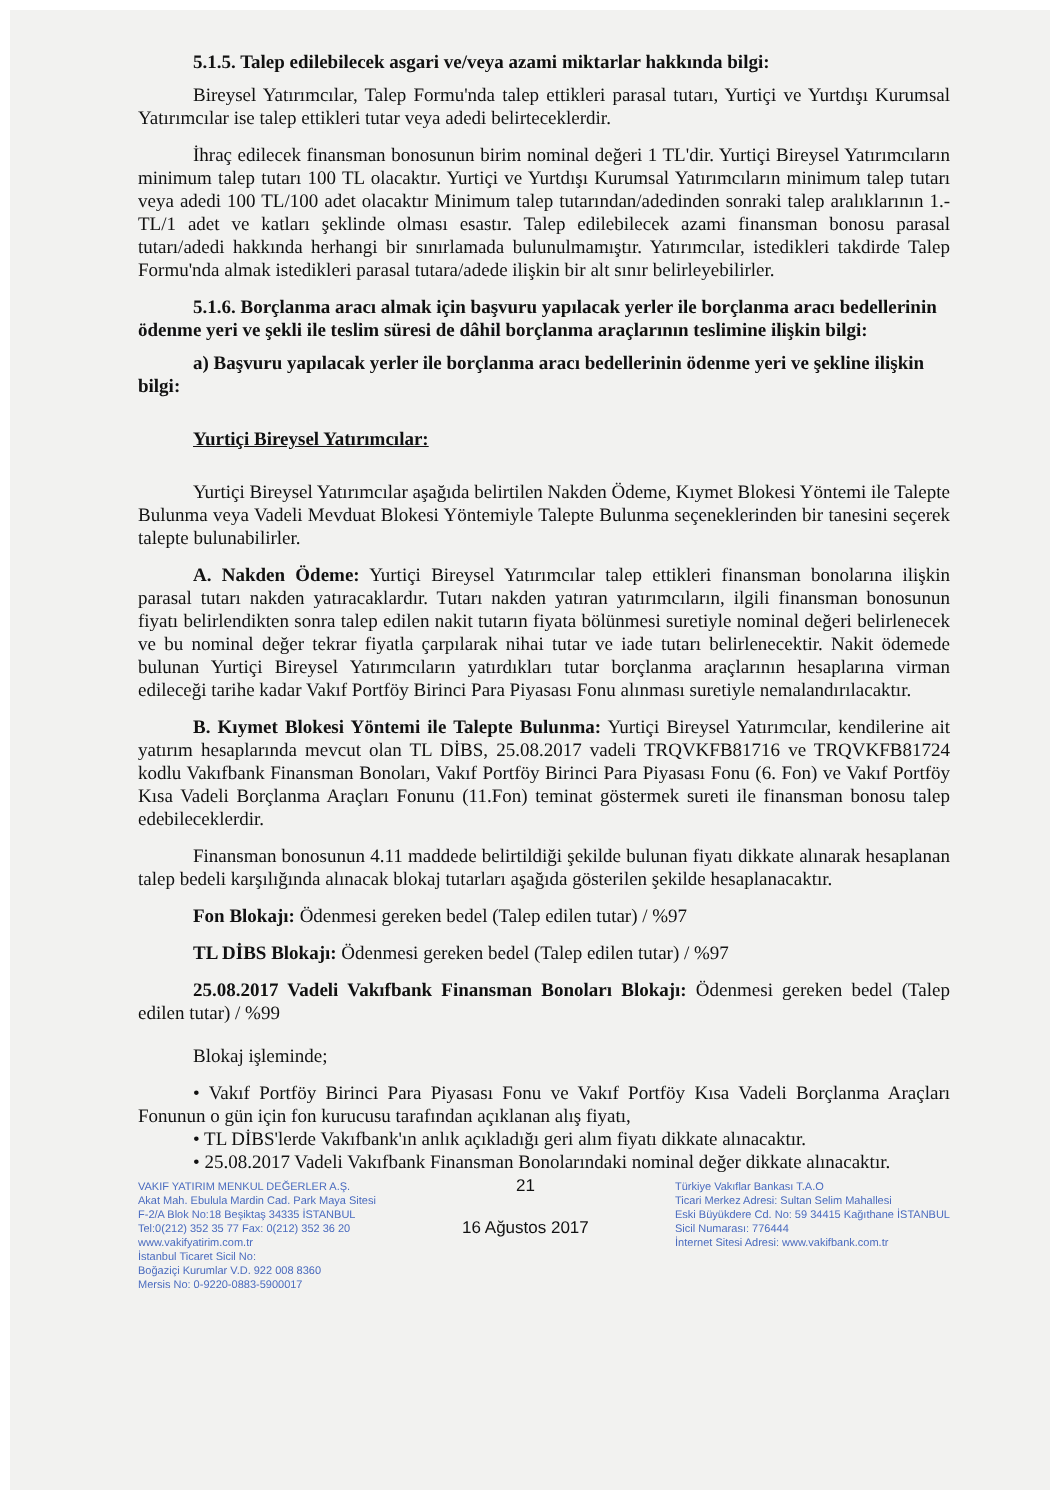5.1.5. Talep edilebilecek asgari ve/veya azami miktarlar hakkında bilgi:
Bireysel Yatırımcılar, Talep Formu'nda talep ettikleri parasal tutarı, Yurtiçi ve Yurtdışı Kurumsal Yatırımcılar ise talep ettikleri tutar veya adedi belirteceklerdir.
İhraç edilecek finansman bonosunun birim nominal değeri 1 TL'dir. Yurtiçi Bireysel Yatırımcıların minimum talep tutarı 100 TL olacaktır. Yurtiçi ve Yurtdışı Kurumsal Yatırımcıların minimum talep tutarı veya adedi 100 TL/100 adet olacaktır Minimum talep tutarından/adedinden sonraki talep aralıklarının 1.-TL/1 adet ve katları şeklinde olması esastır. Talep edilebilecek azami finansman bonosu parasal tutarı/adedi hakkında herhangi bir sınırlamada bulunulmamıştır. Yatırımcılar, istedikleri takdirde Talep Formu'nda almak istedikleri parasal tutara/adede ilişkin bir alt sınır belirleyebilirler.
5.1.6. Borçlanma aracı almak için başvuru yapılacak yerler ile borçlanma aracı bedellerinin ödenme yeri ve şekli ile teslim süresi de dâhil borçlanma araçlarının teslimine ilişkin bilgi:
a) Başvuru yapılacak yerler ile borçlanma aracı bedellerinin ödenme yeri ve şekline ilişkin bilgi:
Yurtiçi Bireysel Yatırımcılar:
Yurtiçi Bireysel Yatırımcılar aşağıda belirtilen Nakden Ödeme, Kıymet Blokesi Yöntemi ile Talepte Bulunma veya Vadeli Mevduat Blokesi Yöntemiyle Talepte Bulunma seçeneklerinden bir tanesini seçerek talepte bulunabilirler.
A. Nakden Ödeme: Yurtiçi Bireysel Yatırımcılar talep ettikleri finansman bonolarına ilişkin parasal tutarı nakden yatıracaklardır. Tutarı nakden yatıran yatırımcıların, ilgili finansman bonosunun fiyatı belirlendikten sonra talep edilen nakit tutarın fiyata bölünmesi suretiyle nominal değeri belirlenecek ve bu nominal değer tekrar fiyatla çarpılarak nihai tutar ve iade tutarı belirlenecektir. Nakit ödemede bulunan Yurtiçi Bireysel Yatırımcıların yatırdıkları tutar borçlanma araçlarının hesaplarına virman edileceği tarihe kadar Vakıf Portföy Birinci Para Piyasası Fonu alınması suretiyle nemalandırılacaktır.
B. Kıymet Blokesi Yöntemi ile Talepte Bulunma: Yurtiçi Bireysel Yatırımcılar, kendilerine ait yatırım hesaplarında mevcut olan TL DİBS, 25.08.2017 vadeli TRQVKFB81716 ve TRQVKFB81724 kodlu Vakıfbank Finansman Bonoları, Vakıf Portföy Birinci Para Piyasası Fonu (6. Fon) ve Vakıf Portföy Kısa Vadeli Borçlanma Araçları Fonunu (11.Fon) teminat göstermek sureti ile finansman bonosu talep edebileceklerdir.
Finansman bonosunun 4.11 maddede belirtildiği şekilde bulunan fiyatı dikkate alınarak hesaplanan talep bedeli karşılığında alınacak blokaj tutarları aşağıda gösterilen şekilde hesaplanacaktır.
Fon Blokajı: Ödenmesi gereken bedel (Talep edilen tutar) / %97
TL DİBS Blokajı: Ödenmesi gereken bedel (Talep edilen tutar) / %97
25.08.2017 Vadeli Vakıfbank Finansman Bonoları Blokajı: Ödenmesi gereken bedel (Talep edilen tutar) / %99
Blokaj işleminde;
• Vakıf Portföy Birinci Para Piyasası Fonu ve Vakıf Portföy Kısa Vadeli Borçlanma Araçları Fonunun o gün için fon kurucusu tarafından açıklanan alış fiyatı,
• TL DİBS'lerde Vakıfbank'ın anlık açıkladığı geri alım fiyatı dikkate alınacaktır.
• 25.08.2017 Vadeli Vakıfbank Finansman Bonolarındaki nominal değer dikkate alınacaktır.
VAKIF YATIRIM MENKUL DEĞERLER A.Ş.
Akat Mah. Ebulula Mardin Cad. Park Maya Sitesi
F-2/A Blok No:18 Beşiktaş 34335 İSTANBUL
Tel:0(212) 352 35 77 Fax: 0(212) 352 36 20
www.vakifyatirim.com.tr
İstanbul Ticaret Sicil No:
Boğaziçi Kurumlar V.D. 922 008 8360
Mersis No: 0-9220-0883-5900017
21
16 Ağustos 2017
Türkiye Vakıflar Bankası T.A.O
Ticari Merkez Adresi: Sultan Selim Mahallesi
Eski Büyükdere Cd. No: 59 34415 Kağıthane İSTANBUL
Sicil Numarası: 776444
İnternet Sitesi Adresi: www.vakifbank.com.tr